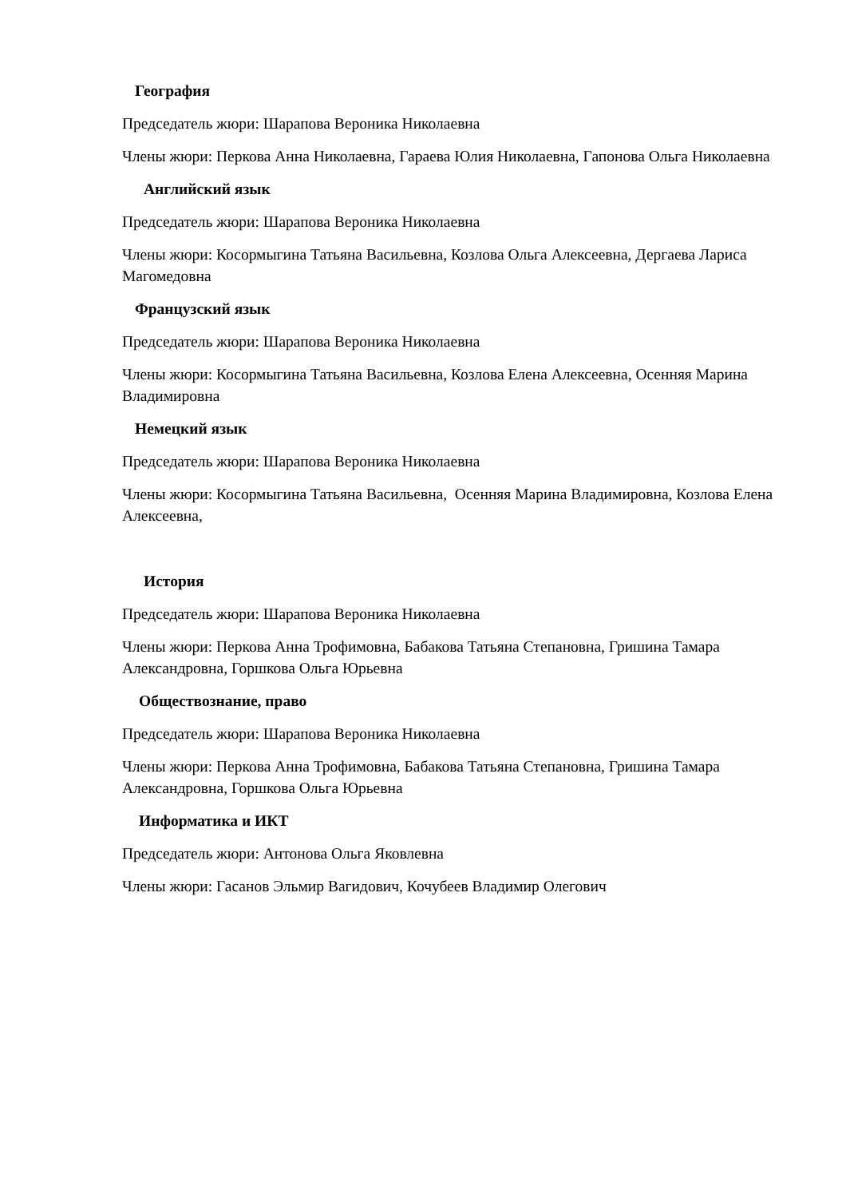География
Председатель жюри: Шарапова Вероника Николаевна
Члены жюри: Перкова Анна Николаевна, Гараева Юлия Николаевна, Гапонова Ольга Николаевна
Английский язык
Председатель жюри: Шарапова Вероника Николаевна
Члены жюри: Косормыгина Татьяна Васильевна, Козлова Ольга Алексеевна, Дергаева Лариса Магомедовна
Французский язык
Председатель жюри: Шарапова Вероника Николаевна
Члены жюри: Косормыгина Татьяна Васильевна, Козлова Елена Алексеевна, Осенняя Марина Владимировна
Немецкий язык
Председатель жюри: Шарапова Вероника Николаевна
Члены жюри: Косормыгина Татьяна Васильевна, Осенняя Марина Владимировна, Козлова Елена Алексеевна,
История
Председатель жюри: Шарапова Вероника Николаевна
Члены жюри: Перкова Анна Трофимовна, Бабакова Татьяна Степановна, Гришина Тамара Александровна, Горшкова Ольга Юрьевна
Обществознание, право
Председатель жюри: Шарапова Вероника Николаевна
Члены жюри: Перкова Анна Трофимовна, Бабакова Татьяна Степановна, Гришина Тамара Александровна, Горшкова Ольга Юрьевна
Информатика и ИКТ
Председатель жюри: Антонова Ольга Яковлевна
Члены жюри: Гасанов Эльмир Вагидович, Кочубеев Владимир Олегович